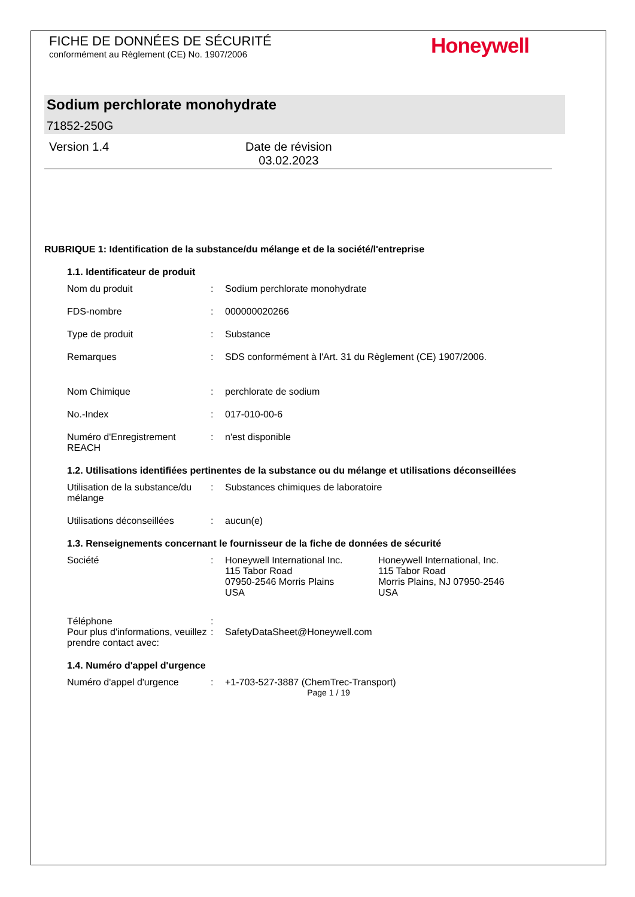FICHE DE DONNÉES DE SÉCURITÉ
conformément au Règlement (CE) No. 1907/2006
Honeywell
Sodium perchlorate monohydrate
71852-250G
Version 1.4 Date de révision
03.02.2023
RUBRIQUE 1: Identification de la substance/du mélange et de la société/l'entreprise
1.1. Identificateur de produit
Nom du produit : Sodium perchlorate monohydrate
FDS-nombre : 000000020266
Type de produit : Substance
Remarques : SDS conformément à l'Art. 31 du Règlement (CE) 1907/2006.
Nom Chimique : perchlorate de sodium
No.-Index : 017-010-00-6
Numéro d'Enregistrement REACH
: n'est disponible
1.2. Utilisations identifiées pertinentes de la substance ou du mélange et utilisations déconseillées
Utilisation de la substance/du mélange
: Substances chimiques de laboratoire
Utilisations déconseillées
: aucun(e)
1.3. Renseignements concernant le fournisseur de la fiche de données de sécurité
Société : Honeywell International Inc.
115 Tabor Road
07950-2546 Morris Plains
USA
Honeywell International, Inc.
115 Tabor Road
Morris Plains, NJ 07950-2546
USA
Téléphone :
Pour plus d'informations, veuillez prendre contact avec:
: SafetyDataSheet@Honeywell.com
1.4. Numéro d'appel d'urgence
Numéro d'appel d'urgence : +1-703-527-3887 (ChemTrec-Transport)
Page 1 / 19